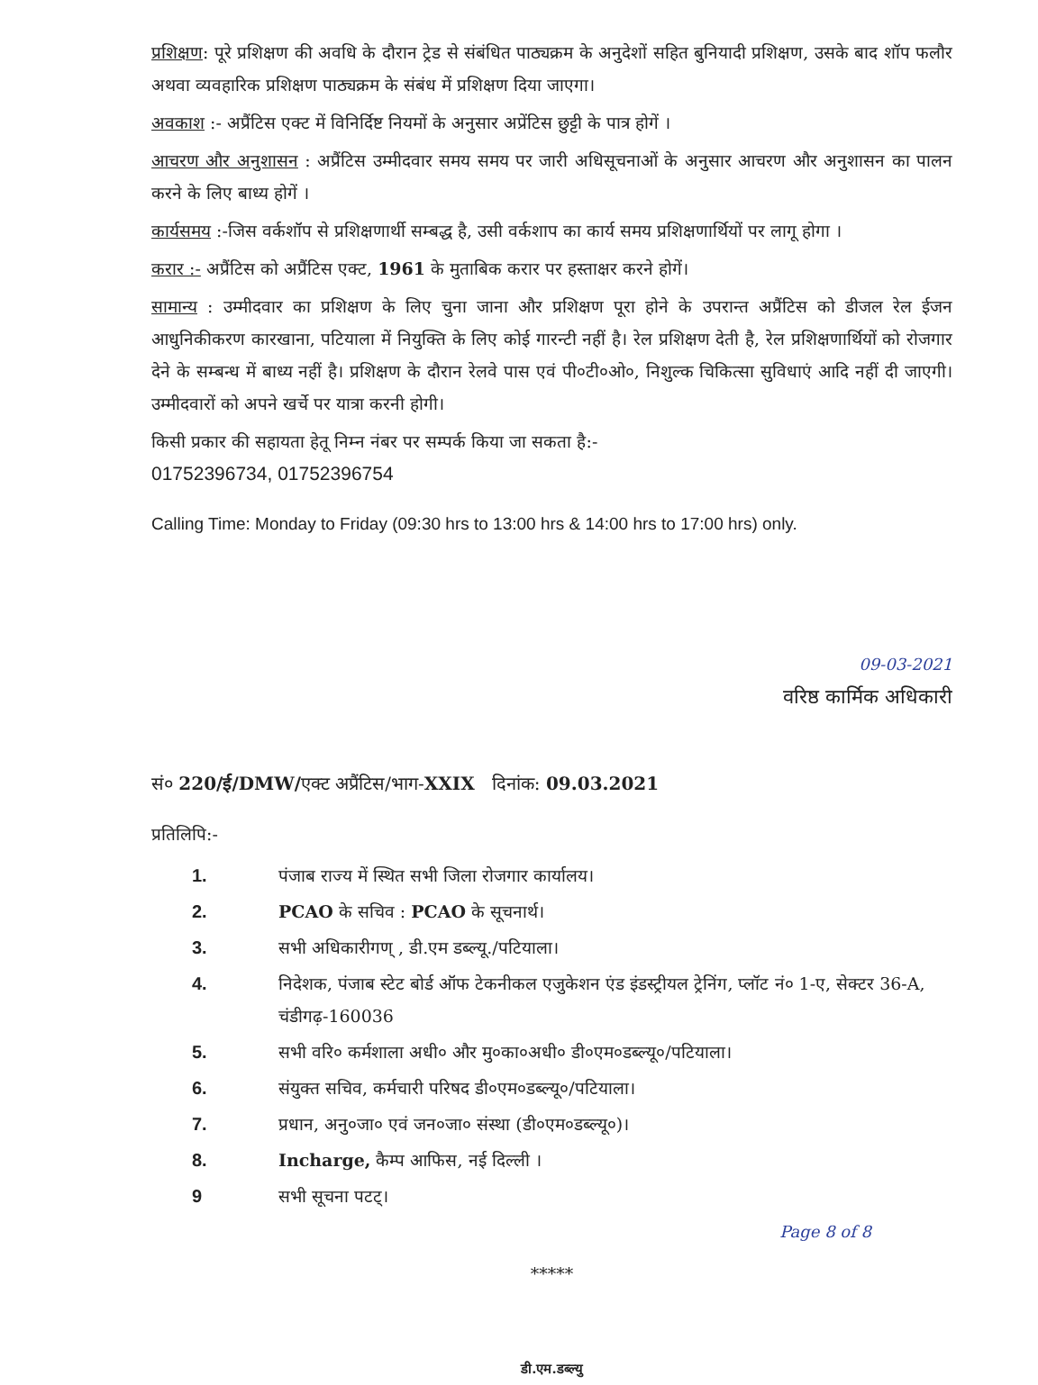प्रशिक्षण: पूरे प्रशिक्षण की अवधि के दौरान ट्रेड से संबंधित पाठ्यक्रम के अनुदेशों सहित बुनियादी प्रशिक्षण, उसके बाद शॉप फलौर अथवा व्यवहारिक प्रशिक्षण पाठ्यक्रम के संबंध में प्रशिक्षण दिया जाएगा।
अवकाश :- अप्रैंटिस एक्ट में विनिर्दिष्ट नियमों के अनुसार अप्रेंटिस छुट्टी के पात्र होगें ।
आचरण और अनुशासन : अप्रैंटिस उम्मीदवार समय समय पर जारी अधिसूचनाओं के अनुसार आचरण और अनुशासन का पालन करने के लिए बाध्य होगें ।
कार्यसमय :-जिस वर्कशॉप से प्रशिक्षणार्थी सम्बद्ध है, उसी वर्कशाप का कार्य समय प्रशिक्षणार्थियों पर लागू होगा ।
करार :- अप्रैंटिस को अप्रैंटिस एक्ट, 1961 के मुताबिक करार पर हस्ताक्षर करने होगें।
सामान्य : उम्मीदवार का प्रशिक्षण के लिए चुना जाना और प्रशिक्षण पूरा होने के उपरान्त अप्रैंटिस को डीजल रेल ईजन आधुनिकीकरण कारखाना, पटियाला में नियुक्ति के लिए कोई गारन्टी नहीं है। रेल प्रशिक्षण देती है, रेल प्रशिक्षणार्थियों को रोजगार देने के सम्बन्ध में बाध्य नहीं है। प्रशिक्षण के दौरान रेलवे पास एवं पी०टी०ओ०, निशुल्क चिकित्सा सुविधाएं आदि नहीं दी जाएगी। उम्मीदवारों को अपने खर्चे पर यात्रा करनी होगी।
किसी प्रकार की सहायता हेतू निम्न नंबर पर सम्पर्क किया जा सकता है:-
01752396734, 01752396754
Calling Time: Monday to Friday (09:30 hrs to 13:00 hrs & 14:00 hrs to 17:00 hrs) only.
09-03-2021
वरिष्ठ कार्मिक अधिकारी
सं० 220/ई/DMW/एक्ट अप्रैंटिस/भाग-XXIX दिनांक: 09.03.2021
प्रतिलिपि:-
1. पंजाब राज्य में स्थित सभी जिला रोजगार कार्यालय।
2. PCAO के सचिव : PCAO के सूचनार्थ।
3. सभी अधिकारीगण् , डी.एम डब्ल्यू./पटियाला।
4. निदेशक, पंजाब स्टेट बोर्ड ऑफ टेकनीकल एजुकेशन एंड इंडस्ट्रीयल ट्रेनिंग, प्लॉट नं० 1-ए, सेक्टर 36-A, चंडीगढ़-160036
5. सभी वरि० कर्मशाला अधी० और मु०का०अधी० डी०एम०डब्ल्यू०/पटियाला।
6. संयुक्त सचिव, कर्मचारी परिषद डी०एम०डब्ल्यू०/पटियाला।
7. प्रधान, अनु०जा० एवं जन०जा० संस्था (डी०एम०डब्ल्यू०)।
8. Incharge, कैम्प आफिस, नई दिल्ली ।
9 सभी सूचना पटट्।
Page 8 of 8
*****
डी.एम.डब्ल्यु